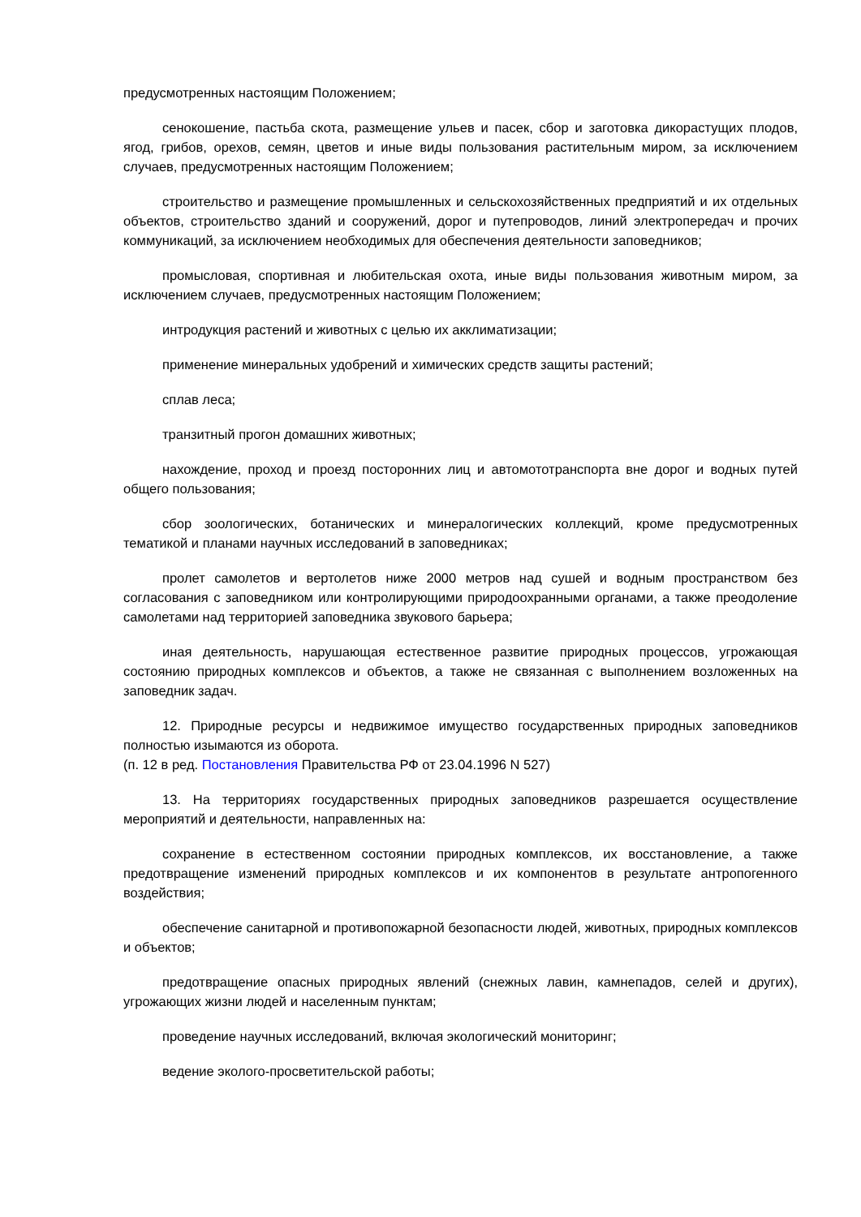предусмотренных настоящим Положением;
сенокошение, пастьба скота, размещение ульев и пасек, сбор и заготовка дикорастущих плодов, ягод, грибов, орехов, семян, цветов и иные виды пользования растительным миром, за исключением случаев, предусмотренных настоящим Положением;
строительство и размещение промышленных и сельскохозяйственных предприятий и их отдельных объектов, строительство зданий и сооружений, дорог и путепроводов, линий электропередач и прочих коммуникаций, за исключением необходимых для обеспечения деятельности заповедников;
промысловая, спортивная и любительская охота, иные виды пользования животным миром, за исключением случаев, предусмотренных настоящим Положением;
интродукция растений и животных с целью их акклиматизации;
применение минеральных удобрений и химических средств защиты растений;
сплав леса;
транзитный прогон домашних животных;
нахождение, проход и проезд посторонних лиц и автомототранспорта вне дорог и водных путей общего пользования;
сбор зоологических, ботанических и минералогических коллекций, кроме предусмотренных тематикой и планами научных исследований в заповедниках;
пролет самолетов и вертолетов ниже 2000 метров над сушей и водным пространством без согласования с заповедником или контролирующими природоохранными органами, а также преодоление самолетами над территорией заповедника звукового барьера;
иная деятельность, нарушающая естественное развитие природных процессов, угрожающая состоянию природных комплексов и объектов, а также не связанная с выполнением возложенных на заповедник задач.
12. Природные ресурсы и недвижимое имущество государственных природных заповедников полностью изымаются из оборота.
(п. 12 в ред. Постановления Правительства РФ от 23.04.1996 N 527)
13. На территориях государственных природных заповедников разрешается осуществление мероприятий и деятельности, направленных на:
сохранение в естественном состоянии природных комплексов, их восстановление, а также предотвращение изменений природных комплексов и их компонентов в результате антропогенного воздействия;
обеспечение санитарной и противопожарной безопасности людей, животных, природных комплексов и объектов;
предотвращение опасных природных явлений (снежных лавин, камнепадов, селей и других), угрожающих жизни людей и населенным пунктам;
проведение научных исследований, включая экологический мониторинг;
ведение эколого-просветительской работы;